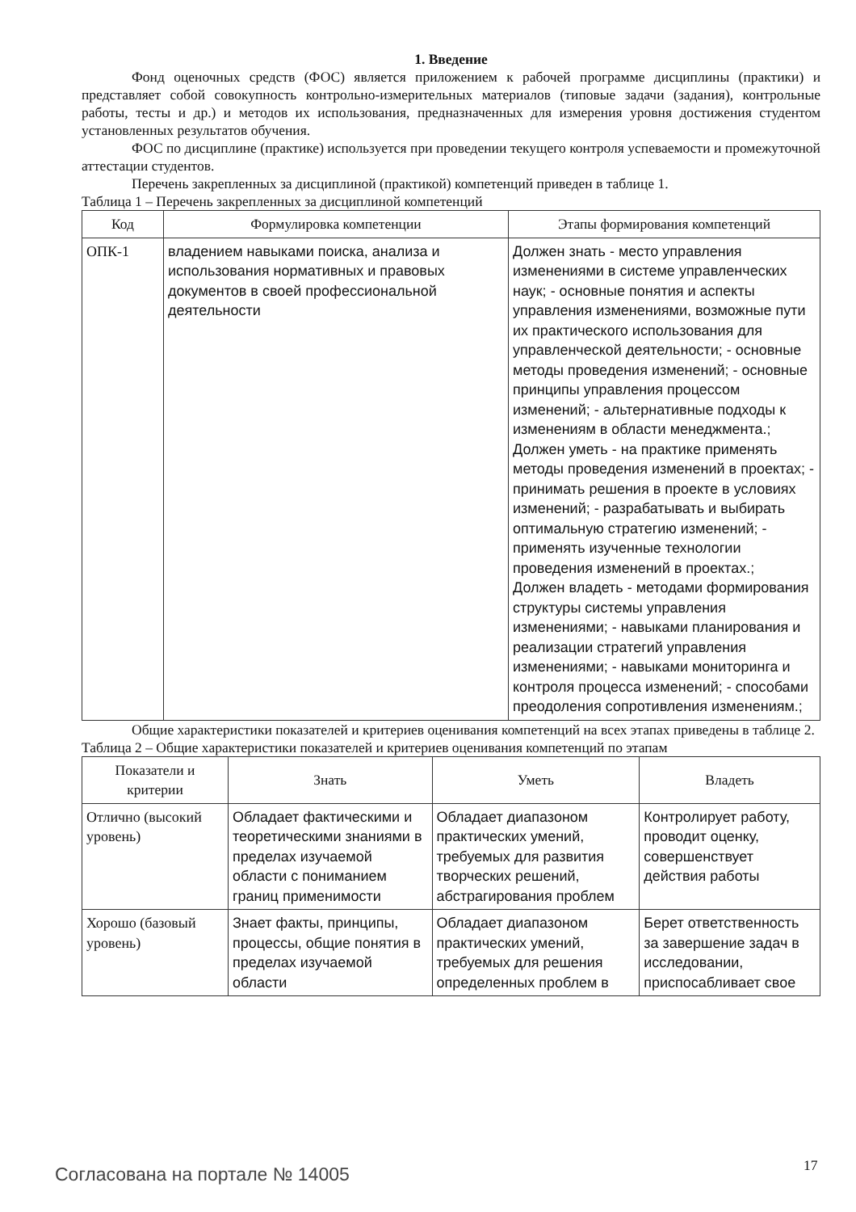1. Введение
Фонд оценочных средств (ФОС) является приложением к рабочей программе дисциплины (практики) и представляет собой совокупность контрольно-измерительных материалов (типовые задачи (задания), контрольные работы, тесты и др.) и методов их использования, предназначенных для измерения уровня достижения студентом установленных результатов обучения.
ФОС по дисциплине (практике) используется при проведении текущего контроля успеваемости и промежуточной аттестации студентов.
Перечень закрепленных за дисциплиной (практикой) компетенций приведен в таблице 1.
Таблица 1 – Перечень закрепленных за дисциплиной компетенций
| Код | Формулировка компетенции | Этапы формирования компетенций |
| --- | --- | --- |
| ОПК-1 | владением навыками поиска, анализа и использования нормативных и правовых документов в своей профессиональной деятельности | Должен знать - место управления изменениями в системе управленческих наук; - основные понятия и аспекты управления изменениями, возможные пути их практического использования для управленческой деятельности; - основные методы проведения изменений; - основные принципы управления процессом изменений; - альтернативные подходы к изменениям в области менеджмента.; Должен уметь - на практике применять методы проведения изменений в проектах; - принимать решения в проекте в условиях изменений; - разрабатывать и выбирать оптимальную стратегию изменений; - применять изученные технологии проведения изменений в проектах.; Должен владеть - методами формирования структуры системы управления изменениями; - навыками планирования и реализации стратегий управления изменениями; - навыками мониторинга и контроля процесса изменений; - способами преодоления сопротивления изменениям.; |
Общие характеристики показателей и критериев оценивания компетенций на всех этапах приведены в таблице 2.
Таблица 2 – Общие характеристики показателей и критериев оценивания компетенций по этапам
| Показатели и критерии | Знать | Уметь | Владеть |
| --- | --- | --- | --- |
| Отлично (высокий уровень) | Обладает фактическими и теоретическими знаниями в пределах изучаемой области с пониманием границ применимости | Обладает диапазоном практических умений, требуемых для развития творческих решений, абстрагирования проблем | Контролирует работу, проводит оценку, совершенствует действия работы |
| Хорошо (базовый уровень) | Знает факты, принципы, процессы, общие понятия в пределах изучаемой области | Обладает диапазоном практических умений, требуемых для решения определенных проблем в | Берет ответственность за завершение задач в исследовании, приспосабливает свое |
Согласована на портале № 14005 17